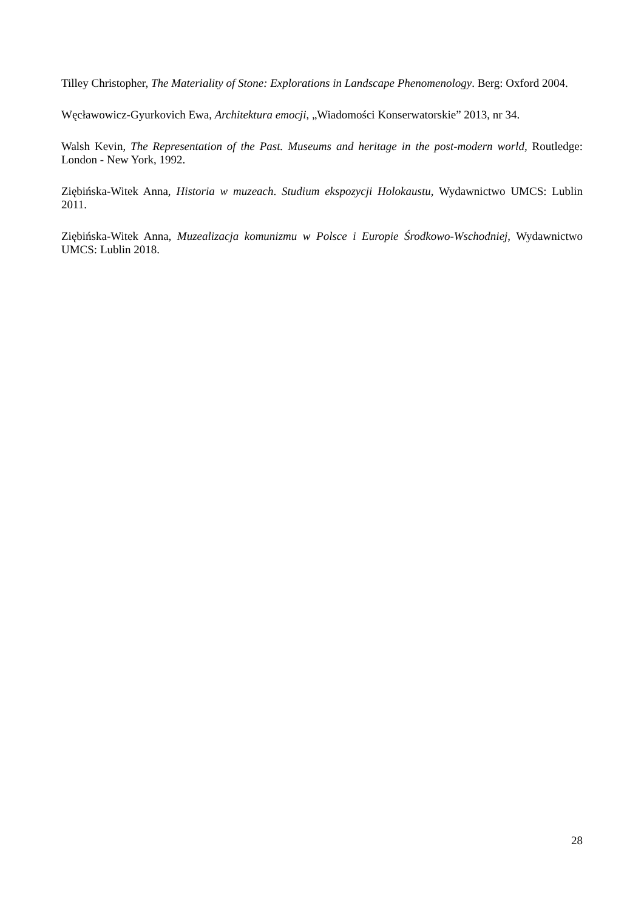Tilley Christopher, The Materiality of Stone: Explorations in Landscape Phenomenology. Berg: Oxford 2004.
Węcławowicz-Gyurkovich Ewa, Architektura emocji, „Wiadomości Konserwatorskie” 2013, nr 34.
Walsh Kevin, The Representation of the Past. Museums and heritage in the post-modern world, Routledge: London - New York, 1992.
Ziębińska-Witek Anna, Historia w muzeach. Studium ekspozycji Holokaustu, Wydawnictwo UMCS: Lublin 2011.
Ziębińska-Witek Anna, Muzealizacja komunizmu w Polsce i Europie Środkowo-Wschodniej, Wydawnictwo UMCS: Lublin 2018.
28